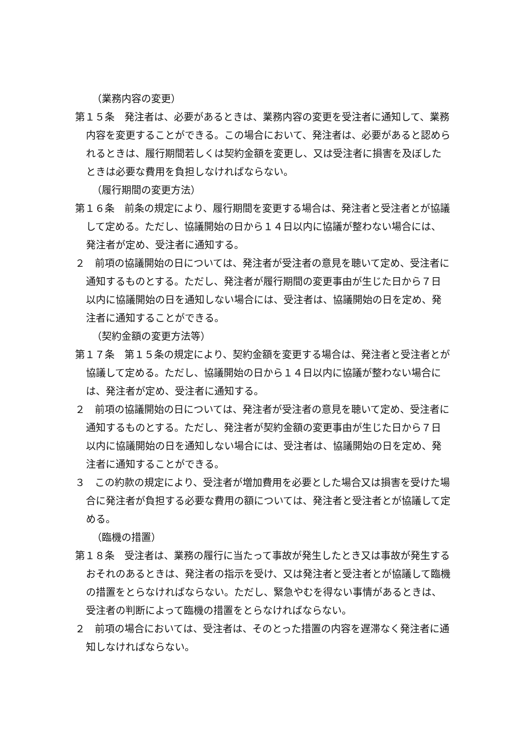（業務内容の変更）
第１５条　発注者は、必要があるときは、業務内容の変更を受注者に通知して、業務内容を変更することができる。この場合において、発注者は、必要があると認められるときは、履行期間若しくは契約金額を変更し、又は受注者に損害を及ぼしたときは必要な費用を負担しなければならない。
（履行期間の変更方法）
第１６条　前条の規定により、履行期間を変更する場合は、発注者と受注者とが協議して定める。ただし、協議開始の日から１４日以内に協議が整わない場合には、発注者が定め、受注者に通知する。
２　前項の協議開始の日については、発注者が受注者の意見を聴いて定め、受注者に通知するものとする。ただし、発注者が履行期間の変更事由が生じた日から７日以内に協議開始の日を通知しない場合には、受注者は、協議開始の日を定め、発注者に通知することができる。
（契約金額の変更方法等）
第１７条　第１５条の規定により、契約金額を変更する場合は、発注者と受注者とが協議して定める。ただし、協議開始の日から１４日以内に協議が整わない場合には、発注者が定め、受注者に通知する。
２　前項の協議開始の日については、発注者が受注者の意見を聴いて定め、受注者に通知するものとする。ただし、発注者が契約金額の変更事由が生じた日から７日以内に協議開始の日を通知しない場合には、受注者は、協議開始の日を定め、発注者に通知することができる。
３　この約款の規定により、受注者が増加費用を必要とした場合又は損害を受けた場合に発注者が負担する必要な費用の額については、発注者と受注者とが協議して定める。
（臨機の措置）
第１８条　受注者は、業務の履行に当たって事故が発生したとき又は事故が発生するおそれのあるときは、発注者の指示を受け、又は発注者と受注者とが協議して臨機の措置をとらなければならない。ただし、緊急やむを得ない事情があるときは、受注者の判断によって臨機の措置をとらなければならない。
２　前項の場合においては、受注者は、そのとった措置の内容を遅滞なく発注者に通知しなければならない。